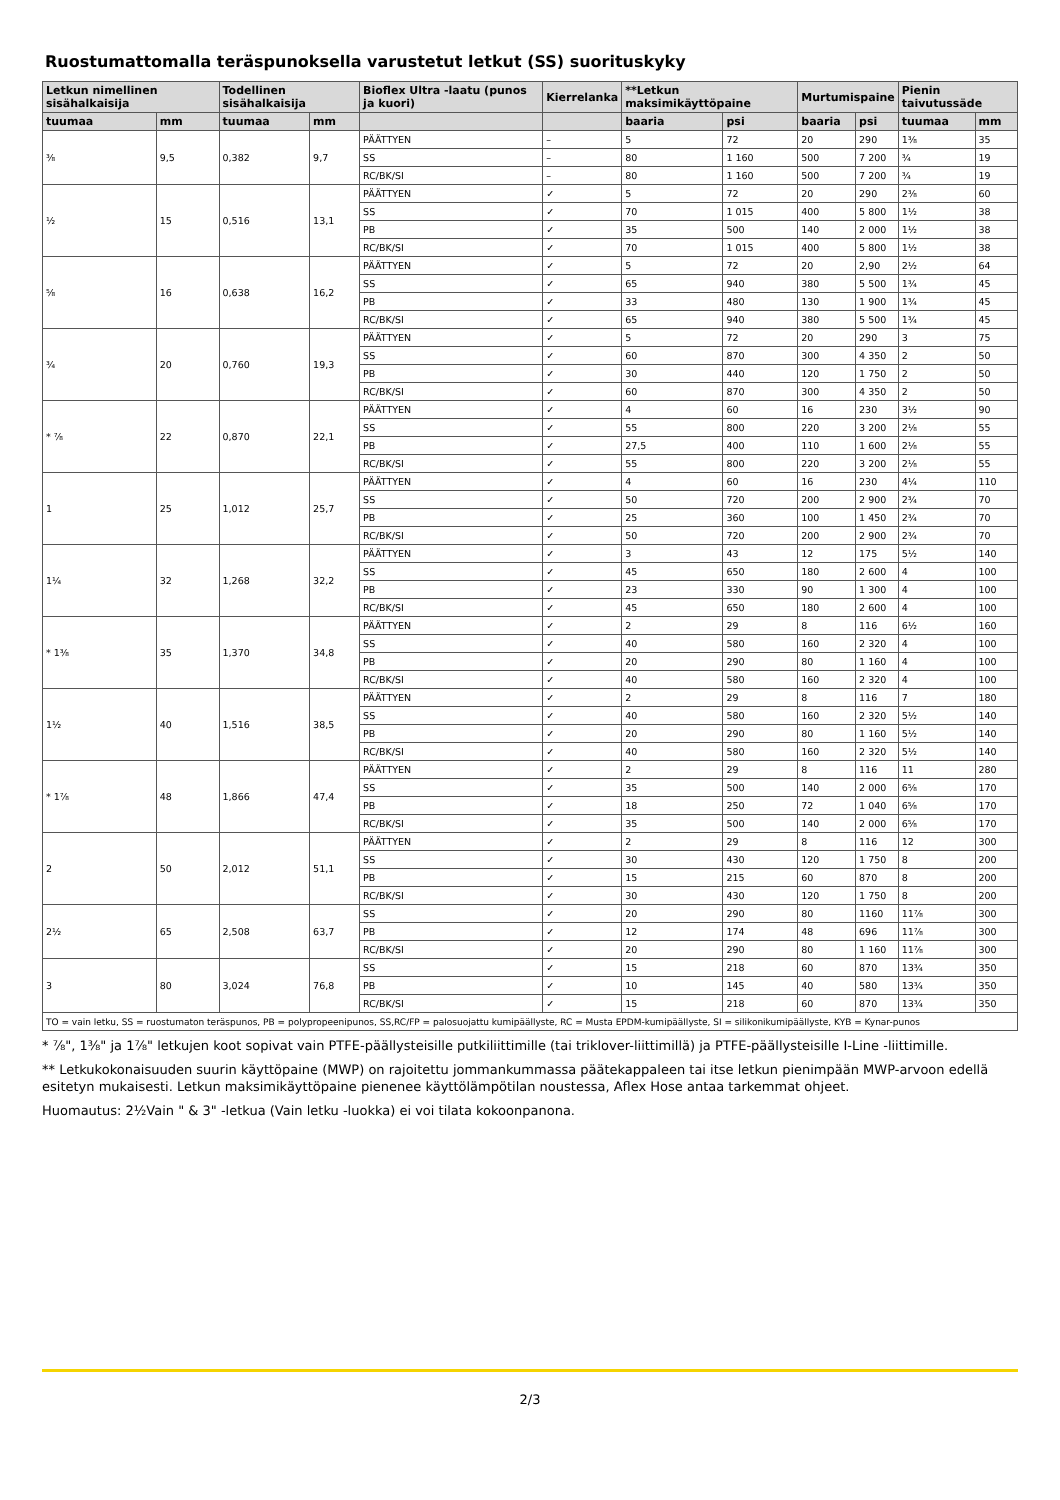Ruostumattomalla teräspunoksella varustetut letkut (SS) suorituskyky
| Letkun nimellinen sisähalkaisija | | Todellinen sisähalkaisija | | Bioflex Ultra -laatu (punos ja kuori) | Kierrelanka | **Letkun maksimikäyttöpaine | | Murtumispaine | | Pienin taivutussäde | |
| --- | --- | --- | --- | --- | --- | --- | --- | --- | --- | --- | --- |
| tuumaa | mm | tuumaa | mm | | | baaria | psi | baaria | psi | tuumaa | mm |
| ⅜ | 9,5 | 0,382 | 9,7 | PÄÄTTYEN | – | 5 | 72 | 20 | 290 | 1⅜ | 35 |
| | | | | SS | – | 80 | 1 160 | 500 | 7 200 | ¾ | 19 |
| | | | | RC/BK/SI | – | 80 | 1 160 | 500 | 7 200 | ¾ | 19 |
| ½ | 15 | 0,516 | 13,1 | PÄÄTTYEN | ✓ | 5 | 72 | 20 | 290 | 2⅜ | 60 |
| | | | | SS | ✓ | 70 | 1 015 | 400 | 5 800 | 1½ | 38 |
| | | | | PB | ✓ | 35 | 500 | 140 | 2 000 | 1½ | 38 |
| | | | | RC/BK/SI | ✓ | 70 | 1 015 | 400 | 5 800 | 1½ | 38 |
| ⅝ | 16 | 0,638 | 16,2 | PÄÄTTYEN | ✓ | 5 | 72 | 20 | 2,90 | 2½ | 64 |
| | | | | SS | ✓ | 65 | 940 | 380 | 5 500 | 1¾ | 45 |
| | | | | PB | ✓ | 33 | 480 | 130 | 1 900 | 1¾ | 45 |
| | | | | RC/BK/SI | ✓ | 65 | 940 | 380 | 5 500 | 1¾ | 45 |
| ¾ | 20 | 0,760 | 19,3 | PÄÄTTYEN | ✓ | 5 | 72 | 20 | 290 | 3 | 75 |
| | | | | SS | ✓ | 60 | 870 | 300 | 4 350 | 2 | 50 |
| | | | | PB | ✓ | 30 | 440 | 120 | 1 750 | 2 | 50 |
| | | | | RC/BK/SI | ✓ | 60 | 870 | 300 | 4 350 | 2 | 50 |
| * ⅞ | 22 | 0,870 | 22,1 | PÄÄTTYEN | ✓ | 4 | 60 | 16 | 230 | 3½ | 90 |
| | | | | SS | ✓ | 55 | 800 | 220 | 3 200 | 2⅛ | 55 |
| | | | | PB | ✓ | 27,5 | 400 | 110 | 1 600 | 2⅛ | 55 |
| | | | | RC/BK/SI | ✓ | 55 | 800 | 220 | 3 200 | 2⅛ | 55 |
| 1 | 25 | 1,012 | 25,7 | PÄÄTTYEN | ✓ | 4 | 60 | 16 | 230 | 4¼ | 110 |
| | | | | SS | ✓ | 50 | 720 | 200 | 2 900 | 2¾ | 70 |
| | | | | PB | ✓ | 25 | 360 | 100 | 1 450 | 2¾ | 70 |
| | | | | RC/BK/SI | ✓ | 50 | 720 | 200 | 2 900 | 2¾ | 70 |
| 1¼ | 32 | 1,268 | 32,2 | PÄÄTTYEN | ✓ | 3 | 43 | 12 | 175 | 5½ | 140 |
| | | | | SS | ✓ | 45 | 650 | 180 | 2 600 | 4 | 100 |
| | | | | PB | ✓ | 23 | 330 | 90 | 1 300 | 4 | 100 |
| | | | | RC/BK/SI | ✓ | 45 | 650 | 180 | 2 600 | 4 | 100 |
| * 1⅜ | 35 | 1,370 | 34,8 | PÄÄTTYEN | ✓ | 2 | 29 | 8 | 116 | 6½ | 160 |
| | | | | SS | ✓ | 40 | 580 | 160 | 2 320 | 4 | 100 |
| | | | | PB | ✓ | 20 | 290 | 80 | 1 160 | 4 | 100 |
| | | | | RC/BK/SI | ✓ | 40 | 580 | 160 | 2 320 | 4 | 100 |
| 1½ | 40 | 1,516 | 38,5 | PÄÄTTYEN | ✓ | 2 | 29 | 8 | 116 | 7 | 180 |
| | | | | SS | ✓ | 40 | 580 | 160 | 2 320 | 5½ | 140 |
| | | | | PB | ✓ | 20 | 290 | 80 | 1 160 | 5½ | 140 |
| | | | | RC/BK/SI | ✓ | 40 | 580 | 160 | 2 320 | 5½ | 140 |
| * 1⅞ | 48 | 1,866 | 47,4 | PÄÄTTYEN | ✓ | 2 | 29 | 8 | 116 | 11 | 280 |
| | | | | SS | ✓ | 35 | 500 | 140 | 2 000 | 6⅝ | 170 |
| | | | | PB | ✓ | 18 | 250 | 72 | 1 040 | 6⅝ | 170 |
| | | | | RC/BK/SI | ✓ | 35 | 500 | 140 | 2 000 | 6⅝ | 170 |
| 2 | 50 | 2,012 | 51,1 | PÄÄTTYEN | ✓ | 2 | 29 | 8 | 116 | 12 | 300 |
| | | | | SS | ✓ | 30 | 430 | 120 | 1 750 | 8 | 200 |
| | | | | PB | ✓ | 15 | 215 | 60 | 870 | 8 | 200 |
| | | | | RC/BK/SI | ✓ | 30 | 430 | 120 | 1 750 | 8 | 200 |
| 2½ | 65 | 2,508 | 63,7 | SS | ✓ | 20 | 290 | 80 | 1160 | 11⅞ | 300 |
| | | | | PB | ✓ | 12 | 174 | 48 | 696 | 11⅞ | 300 |
| | | | | RC/BK/SI | ✓ | 20 | 290 | 80 | 1 160 | 11⅞ | 300 |
| 3 | 80 | 3,024 | 76,8 | SS | ✓ | 15 | 218 | 60 | 870 | 13¾ | 350 |
| | | | | PB | ✓ | 10 | 145 | 40 | 580 | 13¾ | 350 |
| | | | | RC/BK/SI | ✓ | 15 | 218 | 60 | 870 | 13¾ | 350 |
| TO = vain letku, SS = ruostumaton teräspunos, PB = polypropeenipunos, SS,RC/FP = palosuojattu kumipäällyste, RC = Musta EPDM-kumipäällyste, SI = silikonikumipäällyste, KYB = Kynar-punos | | | | | | | | | | | |
* ⅞", 1⅜" ja 1⅞" letkujen koot sopivat vain PTFE-päällysteisille putkiliittimille (tai triklover-liittimillä) ja PTFE-päällysteisille I-Line -liittimille.
** Letkukokonaisuuden suurin käyttöpaine (MWP) on rajoitettu jommankummassa päätekappaleen tai itse letkun pienimpään MWP-arvoon edellä esitetyn mukaisesti. Letkun maksimikäyttöpaine pienenee käyttölämpötilan noustessa, Aflex Hose antaa tarkemmat ohjeet.
Huomautus: 2½Vain " & 3" -letkua (Vain letku -luokka) ei voi tilata kokoonpanona.
2/3